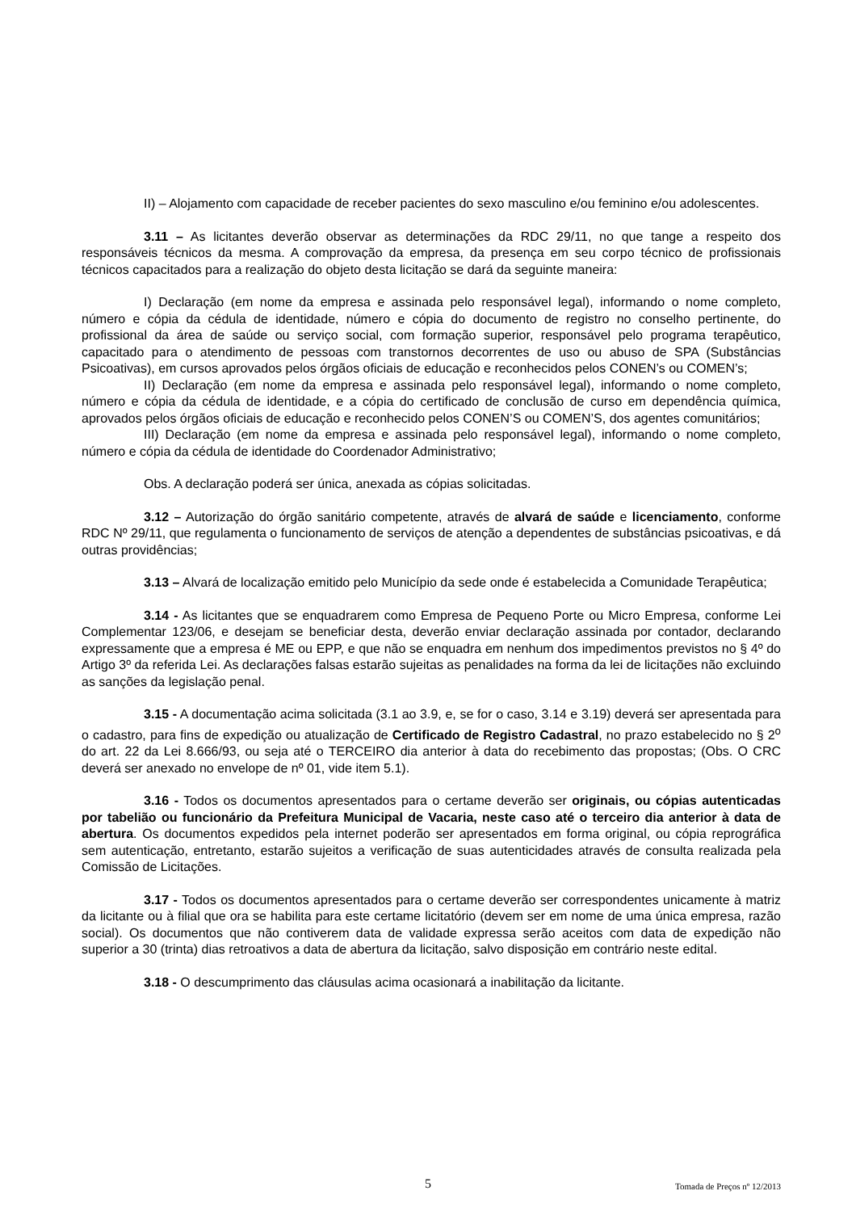II) – Alojamento com capacidade de receber pacientes do sexo masculino e/ou feminino e/ou adolescentes.
3.11 – As licitantes deverão observar as determinações da RDC 29/11, no que tange a respeito dos responsáveis técnicos da mesma. A comprovação da empresa, da presença em seu corpo técnico de profissionais técnicos capacitados para a realização do objeto desta licitação se dará da seguinte maneira:
I) Declaração (em nome da empresa e assinada pelo responsável legal), informando o nome completo, número e cópia da cédula de identidade, número e cópia do documento de registro no conselho pertinente, do profissional da área de saúde ou serviço social, com formação superior, responsável pelo programa terapêutico, capacitado para o atendimento de pessoas com transtornos decorrentes de uso ou abuso de SPA (Substâncias Psicoativas), em cursos aprovados pelos órgãos oficiais de educação e reconhecidos pelos CONEN’s ou COMEN’s;
II) Declaração (em nome da empresa e assinada pelo responsável legal), informando o nome completo, número e cópia da cédula de identidade, e a cópia do certificado de conclusão de curso em dependência química, aprovados pelos órgãos oficiais de educação e reconhecido pelos CONEN’S ou COMEN’S, dos agentes comunitários;
III) Declaração (em nome da empresa e assinada pelo responsável legal), informando o nome completo, número e cópia da cédula de identidade do Coordenador Administrativo;
Obs. A declaração poderá ser única, anexada as cópias solicitadas.
3.12 – Autorização do órgão sanitário competente, através de alvará de saúde e licenciamento, conforme RDC Nº 29/11, que regulamenta o funcionamento de serviços de atenção a dependentes de substâncias psicoativas, e dá outras providências;
3.13 – Alvará de localização emitido pelo Município da sede onde é estabelecida a Comunidade Terapêutica;
3.14 - As licitantes que se enquadrarem como Empresa de Pequeno Porte ou Micro Empresa, conforme Lei Complementar 123/06, e desejam se beneficiar desta, deverão enviar declaração assinada por contador, declarando expressamente que a empresa é ME ou EPP, e que não se enquadra em nenhum dos impedimentos previstos no § 4º do Artigo 3º da referida Lei. As declarações falsas estarão sujeitas as penalidades na forma da lei de licitações não excluindo as sanções da legislação penal.
3.15 - A documentação acima solicitada (3.1 ao 3.9, e, se for o caso, 3.14 e 3.19) deverá ser apresentada para o cadastro, para fins de expedição ou atualização de Certificado de Registro Cadastral, no prazo estabelecido no § 2<sup>o</sup> do art. 22 da Lei 8.666/93, ou seja até o TERCEIRO dia anterior à data do recebimento das propostas; (Obs. O CRC deverá ser anexado no envelope de nº 01, vide item 5.1).
3.16 - Todos os documentos apresentados para o certame deverão ser originais, ou cópias autenticadas por tabelião ou funcionário da Prefeitura Municipal de Vacaria, neste caso até o terceiro dia anterior à data de abertura. Os documentos expedidos pela internet poderão ser apresentados em forma original, ou cópia reprográfica sem autenticação, entretanto, estarão sujeitos a verificação de suas autenticidades através de consulta realizada pela Comissão de Licitações.
3.17 - Todos os documentos apresentados para o certame deverão ser correspondentes unicamente à matriz da licitante ou à filial que ora se habilita para este certame licitatório (devem ser em nome de uma única empresa, razão social). Os documentos que não contiverem data de validade expressa serão aceitos com data de expedição não superior a 30 (trinta) dias retroativos a data de abertura da licitação, salvo disposição em contrário neste edital.
3.18 - O descumprimento das cláusulas acima ocasionará a inabilitação da licitante.
5 Tomada de Preços nº 12/2013